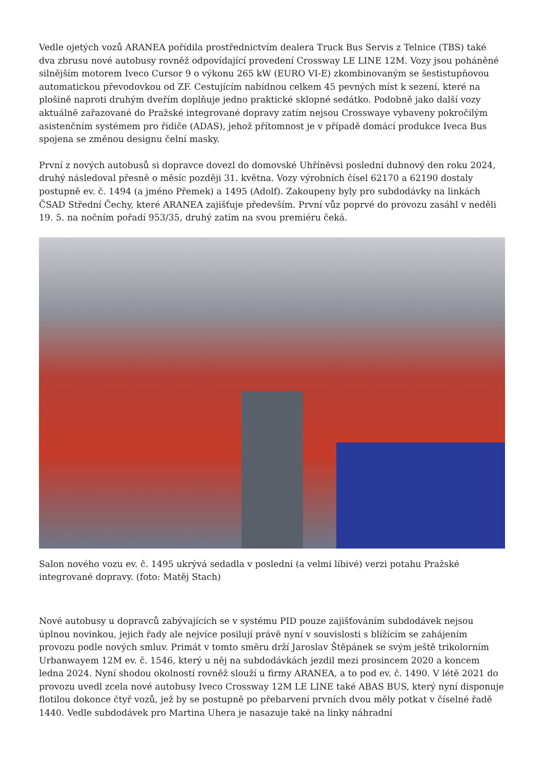Vedle ojetých vozů ARANEA pořídila prostřednictvím dealera Truck Bus Servis z Telnice (TBS) také dva zbrusu nové autobusy rovněž odpovídající provedení Crossway LE LINE 12M. Vozy jsou poháněné silnějším motorem Iveco Cursor 9 o výkonu 265 kW (EURO VI-E) zkombinovaným se šestistupňovou automatickou převodovkou od ZF. Cestujícím nabídnou celkem 45 pevných míst k sezení, které na plošině naproti druhým dveřím doplňuje jedno praktické sklopné sedátko. Podobně jako další vozy aktuálně zařazované do Pražské integrované dopravy zatím nejsou Crosswaye vybaveny pokročilým asistenčním systémem pro řidiče (ADAS), jehož přítomnost je v případě domácí produkce Iveca Bus spojena se změnou designu čelní masky.
První z nových autobusů si dopravce dovezl do domovské Uhříněvsi poslední dubnový den roku 2024, druhý následoval přesně o měsíc později 31. května. Vozy výrobních čísel 62170 a 62190 dostaly postupně ev. č. 1494 (a jméno Přemek) a 1495 (Adolf). Zakoupeny byly pro subdodávky na linkách ČSAD Střední Čechy, které ARANEA zajišťuje především. První vůz poprvé do provozu zasáhl v neděli 19. 5. na nočním pořadí 953/35, druhý zatím na svou premiéru čeká.
Salon nového vozu ev. č. 1495 ukrývá sedadla v poslední (a velmi líbivé) verzi potahu Pražské integrované dopravy. (foto: Matěj Stach)
Nové autobusy u dopravců zabývajících se v systému PID pouze zajišťováním subdodávek nejsou úplnou novinkou, jejich řady ale nejvíce posilují právě nyní v souvislosti s blížícím se zahájením provozu podle nových smluv. Primát v tomto směru drží Jaroslav Štěpánek se svým ještě trikolorním Urbanwayem 12M ev. č. 1546, který u něj na subdodávkách jezdil mezi prosincem 2020 a koncem ledna 2024. Nyní shodou okolností rovněž slouží u firmy ARANEA, a to pod ev. č. 1490. V létě 2021 do provozu uvedl zcela nové autobusy Iveco Crossway 12M LE LINE také ABAS BUS, který nyní disponuje flotilou dokonce čtyř vozů, jež by se postupně po přebarvení prvních dvou měly potkat v číselné řadě 1440. Vedle subdodávek pro Martina Uhera je nasazuje také na linky náhradní